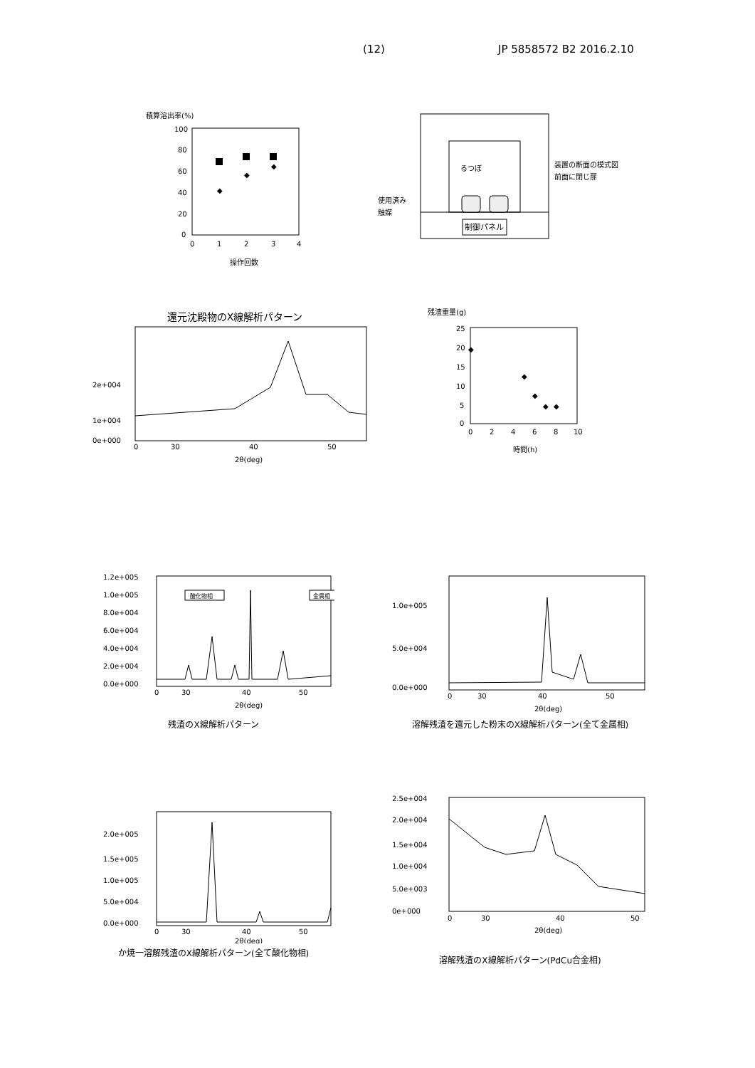(12) JP 5858572 B2 2016.2.10
積算溶出率(%)
100
80
60
40
20
0
0
1
2
3
4
◆
◆
◆
操作回数
制御パネル
るつぼ
使用済み
触媒
装置の断面の模式図
前面に閉じ扉
還元沈殿物のX線解析パターン
2e+004
1e+004
0e+000
0
30
40
50
2θ(deg)
残渣重量(g)
25
20
15
10
5
0
0
2
4
6
8
10
◆
◆
◆
◆
◆
時間(h)
1.2e+005
1.0e+005
8.0e+004
6.0e+004
4.0e+004
2.0e+004
0.0e+000
酸化物相
金属相
0
30
40
50
2θ(deg)
残渣のX線解析パターン
1.0e+005
5.0e+004
0.0e+000
0
30
40
50
2θ(deg)
溶解残渣を還元した粉末のX線解析パターン(全て金属相)
2.0e+005
1.5e+005
1.0e+005
5.0e+004
0.0e+000
0
30
40
50
2θ(deg)
か焼一溶解残渣のX線解析パターン(全て酸化物相)
2.5e+004
2.0e+004
1.5e+004
1.0e+004
5.0e+003
0e+000
0
30
40
50
2θ(deg)
溶解残渣のX線解析パターン(PdCu合金相)